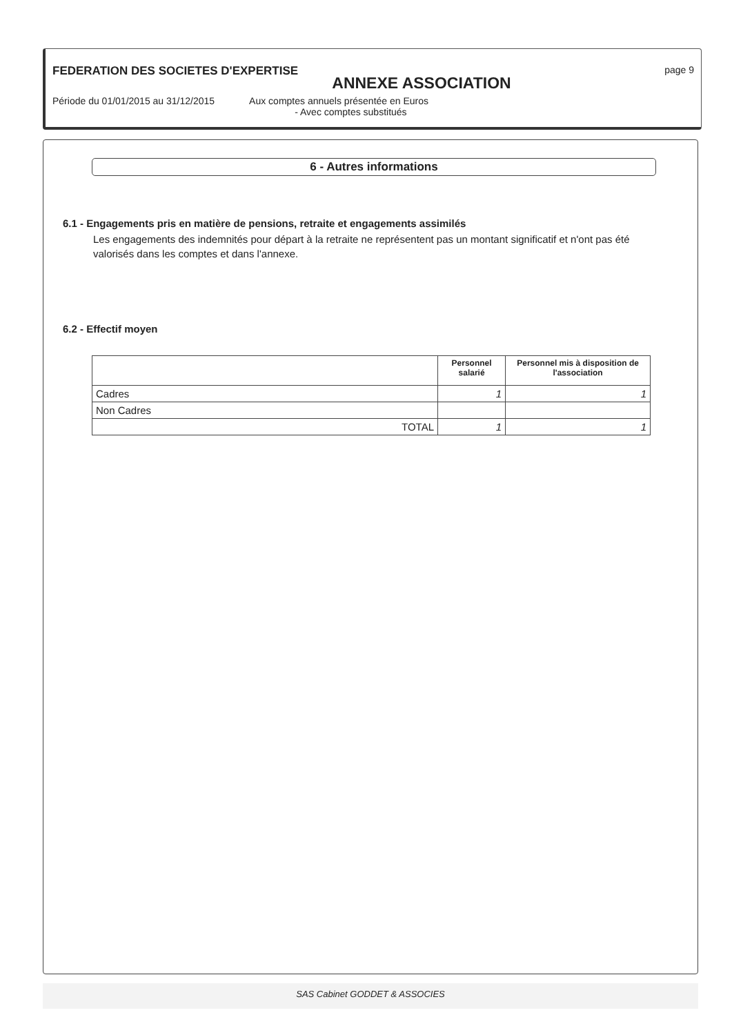FEDERATION DES SOCIETES D'EXPERTISE page 9
ANNEXE ASSOCIATION
Période du 01/01/2015 au 31/12/2015 Aux comptes annuels présentée en Euros
- Avec comptes substitués
6 - Autres informations
6.1 - Engagements pris en matière de pensions, retraite et engagements assimilés
Les engagements des indemnités pour départ à la retraite ne représentent pas un montant significatif et n'ont pas été valorisés dans les comptes et dans l'annexe.
6.2 - Effectif moyen
| | Personnel salarié | Personnel mis à disposition de l'association |
| --- | --- | --- |
| Cadres | 1 | 1 |
| Non Cadres | | |
| TOTAL | 1 | 1 |
SAS Cabinet GODDET & ASSOCIES